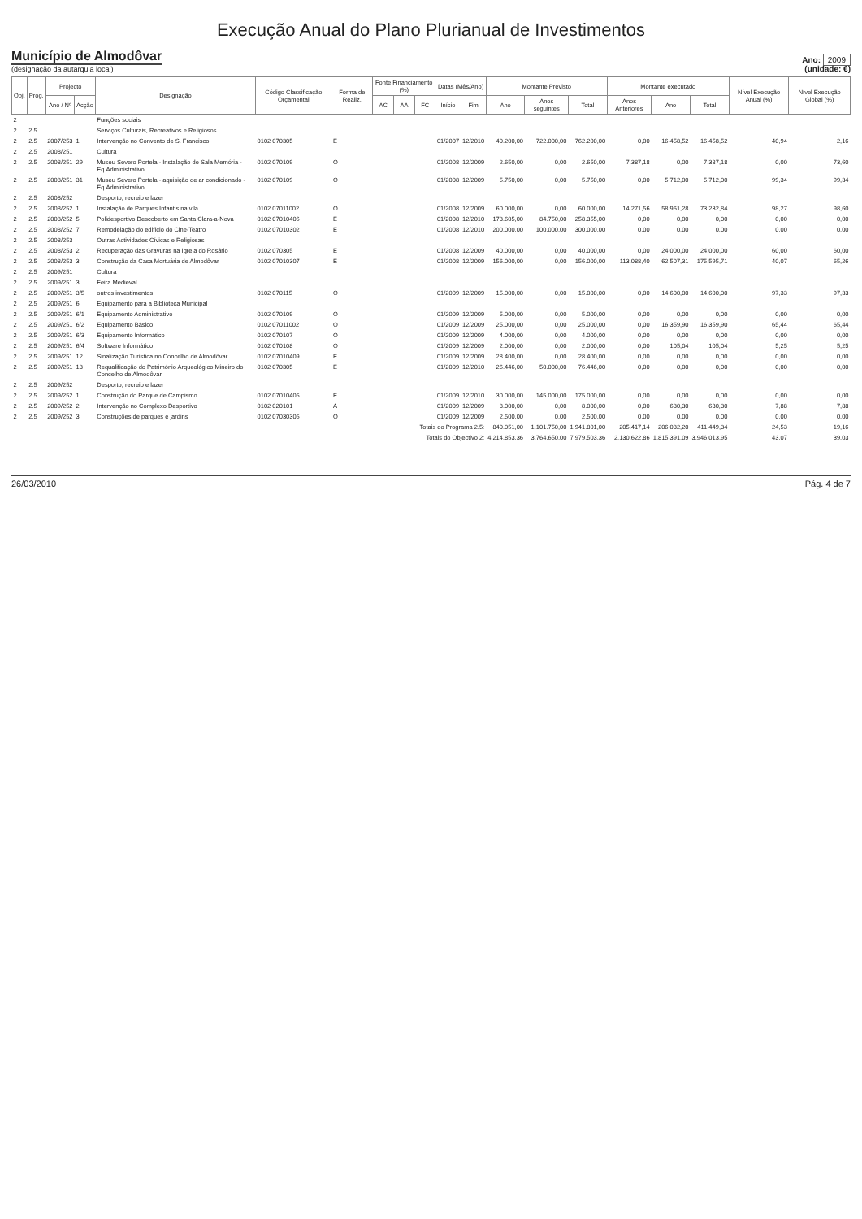Execução Anual do Plano Plurianual de Investimentos
Município de Almodôvar
(designação da autarquia local)
Ano: 2009
(unidade: €)
| Obj. | Prog. | Projecto | | Designação | Código Classificação Orçamental | Forma de Realiz. | Fonte Financiamento (%) | | | Datas (Mês/Ano) | | Montante Previsto | | | Montante executado | | | Nível Execução Anual (%) | Nível Execução Global (%) |
| --- | --- | --- | --- | --- | --- | --- | --- | --- | --- | --- | --- | --- | --- | --- | --- | --- | --- | --- | --- |
| | | Ano / Nº | Acção | | | | AC | AA | FC | Início | Fim | Ano | Anos seguintes | Total | Anos Anteriores | Ano | Total | | |
| 2 | | | | Funções sociais | | | | | | | | | | | | | | | |
| 2 | 2.5 | | | Serviços Culturais, Recreativos e Religiosos | | | | | | | | | | | | | | | |
| 2 | 2.5 | 2007/253 | 1 | Intervenção no Convento de S. Francisco | 0102 070305 | E | | | | 01/2007 | 12/2010 | 40.200,00 | 722.000,00 | 762.200,00 | 0,00 | 16.458,52 | 16.458,52 | 40,94 | 2,16 |
| 2 | 2.5 | 2008/251 | | Cultura | | | | | | | | | | | | | | | |
| 2 | 2.5 | 2008/251 | 29 | Museu Severo Portela - Instalação de Sala Memória - Eq.Administrativo | 0102 070109 | O | | | | 01/2008 | 12/2009 | 2.650,00 | 0,00 | 2.650,00 | 7.387,18 | 0,00 | 7.387,18 | 0,00 | 73,60 |
| 2 | 2.5 | 2008/251 | 31 | Museu Severo Portela - aquisição de ar condicionado - Eq.Administrativo | 0102 070109 | O | | | | 01/2008 | 12/2009 | 5.750,00 | 0,00 | 5.750,00 | 0,00 | 5.712,00 | 5.712,00 | 99,34 | 99,34 |
| 2 | 2.5 | 2008/252 | | Desporto, recreio e lazer | | | | | | | | | | | | | | | |
| 2 | 2.5 | 2008/252 | 1 | Instalação de Parques Infantis na vila | 0102 07011002 | O | | | | 01/2008 | 12/2009 | 60.000,00 | 0,00 | 60.000,00 | 14.271,56 | 58.961,28 | 73.232,84 | 98,27 | 98,60 |
| 2 | 2.5 | 2008/252 | 5 | Polidesportivo Descoberto em Santa Clara-a-Nova | 0102 07010406 | E | | | | 01/2008 | 12/2010 | 173.605,00 | 84.750,00 | 258.355,00 | 0,00 | 0,00 | 0,00 | 0,00 | 0,00 |
| 2 | 2.5 | 2008/252 | 7 | Remodelação do edifício do Cine-Teatro | 0102 07010302 | E | | | | 01/2008 | 12/2010 | 200.000,00 | 100.000,00 | 300.000,00 | 0,00 | 0,00 | 0,00 | 0,00 | 0,00 |
| 2 | 2.5 | 2008/253 | | Outras Actividades Cívicas e Religiosas | | | | | | | | | | | | | | | |
| 2 | 2.5 | 2008/253 | 2 | Recuperação das Gravuras na Igreja do Rosário | 0102 070305 | E | | | | 01/2008 | 12/2009 | 40.000,00 | 0,00 | 40.000,00 | 0,00 | 24.000,00 | 24.000,00 | 60,00 | 60,00 |
| 2 | 2.5 | 2008/253 | 3 | Construção da Casa Mortuária de Almodôvar | 0102 07010307 | E | | | | 01/2008 | 12/2009 | 156.000,00 | 0,00 | 156.000,00 | 113.088,40 | 62.507,31 | 175.595,71 | 40,07 | 65,26 |
| 2 | 2.5 | 2009/251 | | Cultura | | | | | | | | | | | | | | | |
| 2 | 2.5 | 2009/251 | 3 | Feira Medieval | | | | | | | | | | | | | | | |
| 2 | 2.5 | 2009/251 | 3/5 | outros investimentos | 0102 070115 | O | | | | 01/2009 | 12/2009 | 15.000,00 | 0,00 | 15.000,00 | 0,00 | 14.600,00 | 14.600,00 | 97,33 | 97,33 |
| 2 | 2.5 | 2009/251 | 6 | Equipamento para a Biblioteca Municipal | | | | | | | | | | | | | | | |
| 2 | 2.5 | 2009/251 | 6/1 | Equipamento Administrativo | 0102 070109 | O | | | | 01/2009 | 12/2009 | 5.000,00 | 0,00 | 5.000,00 | 0,00 | 0,00 | 0,00 | 0,00 | 0,00 |
| 2 | 2.5 | 2009/251 | 6/2 | Equipamento Básico | 0102 07011002 | O | | | | 01/2009 | 12/2009 | 25.000,00 | 0,00 | 25.000,00 | 0,00 | 16.359,90 | 16.359,90 | 65,44 | 65,44 |
| 2 | 2.5 | 2009/251 | 6/3 | Equipamento Informático | 0102 070107 | O | | | | 01/2009 | 12/2009 | 4.000,00 | 0,00 | 4.000,00 | 0,00 | 0,00 | 0,00 | 0,00 | 0,00 |
| 2 | 2.5 | 2009/251 | 6/4 | Software Informático | 0102 070108 | O | | | | 01/2009 | 12/2009 | 2.000,00 | 0,00 | 2.000,00 | 0,00 | 105,04 | 105,04 | 5,25 | 5,25 |
| 2 | 2.5 | 2009/251 | 12 | Sinalização Turística no Concelho de Almodôvar | 0102 07010409 | E | | | | 01/2009 | 12/2009 | 28.400,00 | 0,00 | 28.400,00 | 0,00 | 0,00 | 0,00 | 0,00 | 0,00 |
| 2 | 2.5 | 2009/251 | 13 | Requalificação do Património Arqueológico Mineiro do Concelho de Almodôvar | 0102 070305 | E | | | | 01/2009 | 12/2010 | 26.446,00 | 50.000,00 | 76.446,00 | 0,00 | 0,00 | 0,00 | 0,00 | 0,00 |
| 2 | 2.5 | 2009/252 | | Desporto, recreio e lazer | | | | | | | | | | | | | | | |
| 2 | 2.5 | 2009/252 | 1 | Construção do Parque de Campismo | 0102 07010405 | E | | | | 01/2009 | 12/2010 | 30.000,00 | 145.000,00 | 175.000,00 | 0,00 | 0,00 | 0,00 | 0,00 | 0,00 |
| 2 | 2.5 | 2009/252 | 2 | Intervenção no Complexo Desportivo | 0102 020101 | A | | | | 01/2009 | 12/2009 | 8.000,00 | 0,00 | 8.000,00 | 0,00 | 630,30 | 630,30 | 7,88 | 7,88 |
| 2 | 2.5 | 2009/252 | 3 | Construções de parques e jardins | 0102 07030305 | O | | | | 01/2009 | 12/2009 | 2.500,00 | 0,00 | 2.500,00 | 0,00 | 0,00 | 0,00 | 0,00 | 0,00 |
| Totais do Programa 2.5: | | | | | | | | | | | | 840.051,00 | 1.101.750,00 | 1.941.801,00 | 205.417,14 | 206.032,20 | 411.449,34 | 24,53 | 19,16 |
| Totais do Objectivo 2: | | | | | | | | | | | | 4.214.853,36 | 3.764.650,00 | 7.979.503,36 | 2.130.622,86 | 1.815.391,09 | 3.946.013,95 | 43,07 | 39,03 |
26/03/2010 Pág. 4 de 7